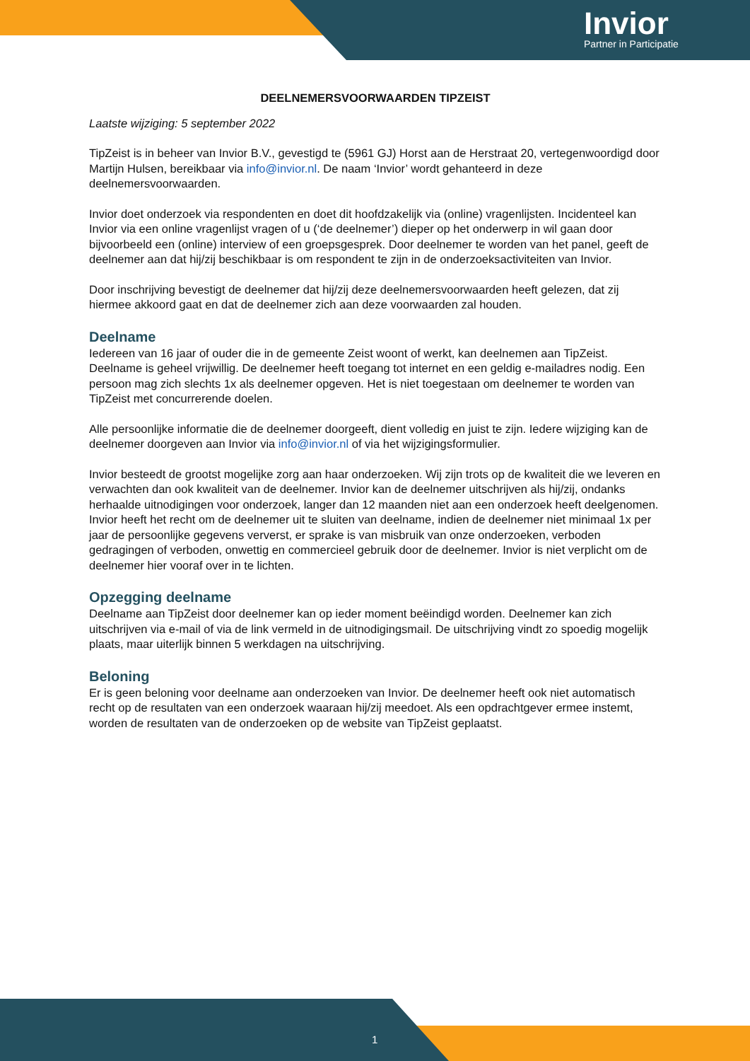Invior
Partner in Participatie
DEELNEMERSVOORWAARDEN TIPZEIST
Laatste wijziging: 5 september 2022
TipZeist is in beheer van Invior B.V., gevestigd te (5961 GJ) Horst aan de Herstraat 20, vertegenwoordigd door Martijn Hulsen, bereikbaar via info@invior.nl. De naam ‘Invior’ wordt gehanteerd in deze deelnemersvoorwaarden.
Invior doet onderzoek via respondenten en doet dit hoofdzakelijk via (online) vragenlijsten. Incidenteel kan Invior via een online vragenlijst vragen of u (‘de deelnemer’) dieper op het onderwerp in wil gaan door bijvoorbeeld een (online) interview of een groepsgesprek. Door deelnemer te worden van het panel, geeft de deelnemer aan dat hij/zij beschikbaar is om respondent te zijn in de onderzoeksactiviteiten van Invior.
Door inschrijving bevestigt de deelnemer dat hij/zij deze deelnemersvoorwaarden heeft gelezen, dat zij hiermee akkoord gaat en dat de deelnemer zich aan deze voorwaarden zal houden.
Deelname
Iedereen van 16 jaar of ouder die in de gemeente Zeist woont of werkt, kan deelnemen aan TipZeist. Deelname is geheel vrijwillig. De deelnemer heeft toegang tot internet en een geldig e-mailadres nodig. Een persoon mag zich slechts 1x als deelnemer opgeven. Het is niet toegestaan om deelnemer te worden van TipZeist met concurrerende doelen.
Alle persoonlijke informatie die de deelnemer doorgeeft, dient volledig en juist te zijn. Iedere wijziging kan de deelnemer doorgeven aan Invior via info@invior.nl of via het wijzigingsformulier.
Invior besteedt de grootst mogelijke zorg aan haar onderzoeken. Wij zijn trots op de kwaliteit die we leveren en verwachten dan ook kwaliteit van de deelnemer. Invior kan de deelnemer uitschrijven als hij/zij, ondanks herhaalde uitnodigingen voor onderzoek, langer dan 12 maanden niet aan een onderzoek heeft deelgenomen. Invior heeft het recht om de deelnemer uit te sluiten van deelname, indien de deelnemer niet minimaal 1x per jaar de persoonlijke gegevens ververst, er sprake is van misbruik van onze onderzoeken, verboden gedragingen of verboden, onwettig en commercieel gebruik door de deelnemer. Invior is niet verplicht om de deelnemer hier vooraf over in te lichten.
Opzegging deelname
Deelname aan TipZeist door deelnemer kan op ieder moment beëindigd worden. Deelnemer kan zich uitschrijven via e-mail of via de link vermeld in de uitnodigingsmail. De uitschrijving vindt zo spoedig mogelijk plaats, maar uiterlijk binnen 5 werkdagen na uitschrijving.
Beloning
Er is geen beloning voor deelname aan onderzoeken van Invior. De deelnemer heeft ook niet automatisch recht op de resultaten van een onderzoek waaraan hij/zij meedoet. Als een opdrachtgever ermee instemt, worden de resultaten van de onderzoeken op de website van TipZeist geplaatst.
1